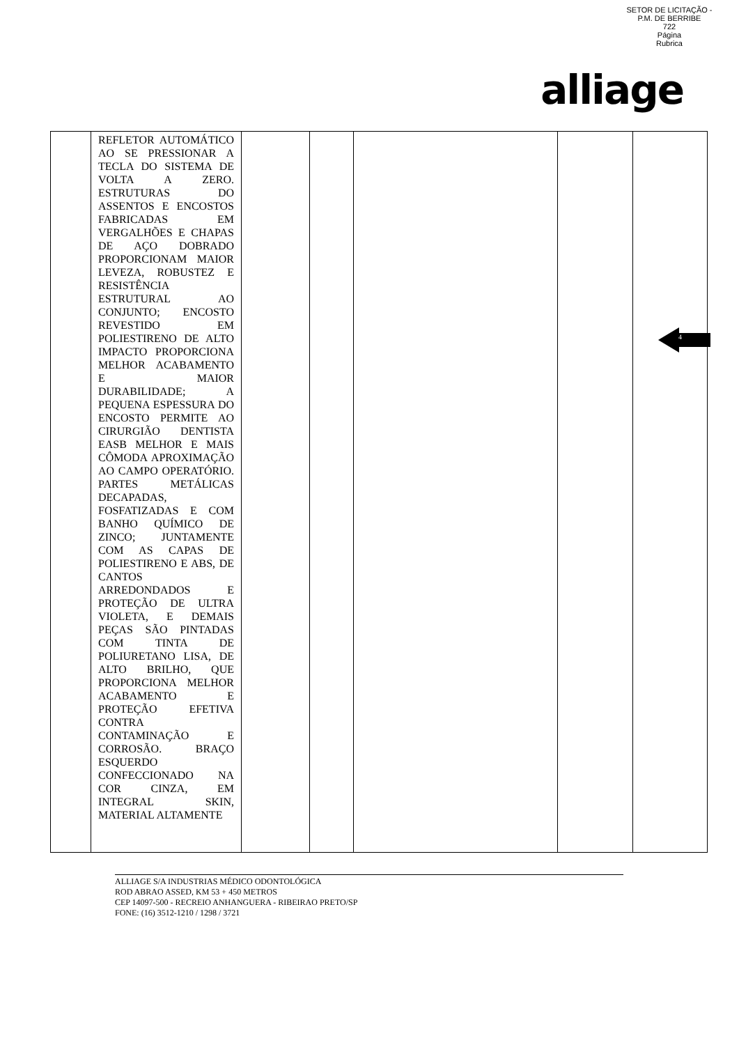SETOR DE LICITAÇÃO - P.M. DE BERRIBE
722
Página
Rubrica
alliage
| | REFLETOR AUTOMÁTICO AO SE PRESSIONAR A TECLA DO SISTEMA DE VOLTA A ZERO. ESTRUTURAS DO ASSENTOS E ENCOSTOS FABRICADAS EM VERGALHÕES E CHAPAS DE AÇO DOBRADO PROPORCIONAM MAIOR LEVEZA, ROBUSTEZ E RESISTÊNCIA ESTRUTURAL AO CONJUNTO; ENCOSTO REVESTIDO EM POLIESTIRENO DE ALTO IMPACTO PROPORCIONA MELHOR ACABAMENTO E MAIOR DURABILIDADE; A PEQUENA ESPESSURA DO ENCOSTO PERMITE AO CIRURGIÃO DENTISTA EASB MELHOR E MAIS CÔMODA APROXIMAÇÃO AO CAMPO OPERATÓRIO. PARTES METÁLICAS DECAPADAS, FOSFATIZADAS E COM BANHO QUÍMICO DE ZINCO; JUNTAMENTE COM AS CAPAS DE POLIESTIRENO E ABS, DE CANTOS ARREDONDADOS E PROTEÇÃO DE ULTRA VIOLETA, E DEMAIS PEÇAS SÃO PINTADAS COM TINTA DE POLIURETANO LISA, DE ALTO BRILHO, QUE PROPORCIONA MELHOR ACABAMENTO E PROTEÇÃO EFETIVA CONTRA CONTAMINAÇÃO E CORROSÃO. BRAÇO ESQUERDO CONFECCIONADO NA COR CINZA, EM INTEGRAL SKIN, MATERIAL ALTAMENTE | | | | | |
4
ALLIAGE S/A INDUSTRIAS MÉDICO ODONTOLÓGICA
ROD ABRAO ASSED, KM 53 + 450 METROS
CEP 14097-500 - RECREIO ANHANGUERA - RIBEIRAO PRETO/SP
FONE: (16) 3512-1210 / 1298 / 3721